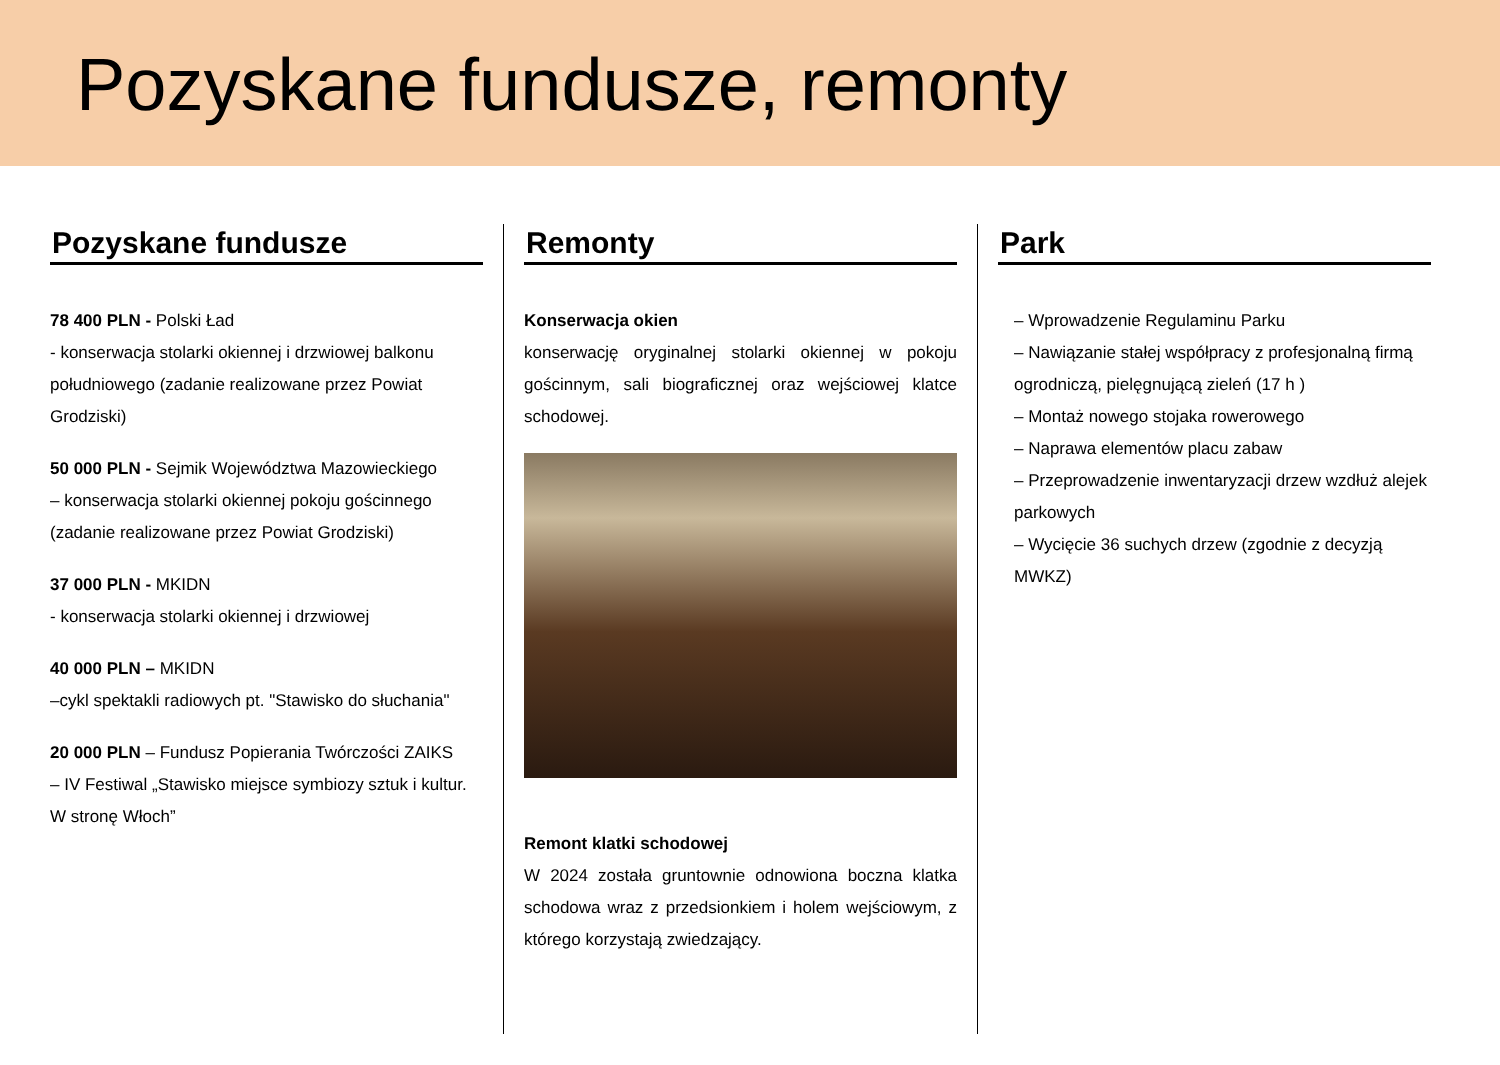Pozyskane fundusze, remonty
Pozyskane fundusze
78 400 PLN - Polski Ład
- konserwacja stolarki okiennej i drzwiowej balkonu południowego (zadanie realizowane przez Powiat Grodziski)
50 000 PLN - Sejmik Województwa Mazowieckiego
– konserwacja stolarki okiennej pokoju gościnnego (zadanie realizowane przez Powiat Grodziski)
37 000 PLN - MKIDN
- konserwacja stolarki okiennej i drzwiowej
40 000 PLN – MKIDN
–cykl spektakli radiowych pt. "Stawisko do słuchania"
20 000 PLN – Fundusz Popierania Twórczości ZAIKS
– IV Festiwal „Stawisko miejsce symbiozy sztuk i kultur. W stronę Włoch”
Remonty
Konserwacja okien
konserwację oryginalnej stolarki okiennej w pokoju gościnnym, sali biograficznej oraz wejściowej klatce schodowej.
Remont klatki schodowej
W 2024 została gruntownie odnowiona boczna klatka schodowa wraz z przedsionkiem i holem wejściowym, z którego korzystają zwiedzający.
Park
– Wprowadzenie Regulaminu Parku
– Nawiązanie stałej współpracy z profesjonalną firmą ogrodniczą, pielęgnującą zieleń (17 h )
– Montaż nowego stojaka rowerowego
– Naprawa elementów placu zabaw
– Przeprowadzenie inwentaryzacji drzew wzdłuż alejek parkowych
– Wycięcie 36 suchych drzew (zgodnie z decyzją MWKZ)